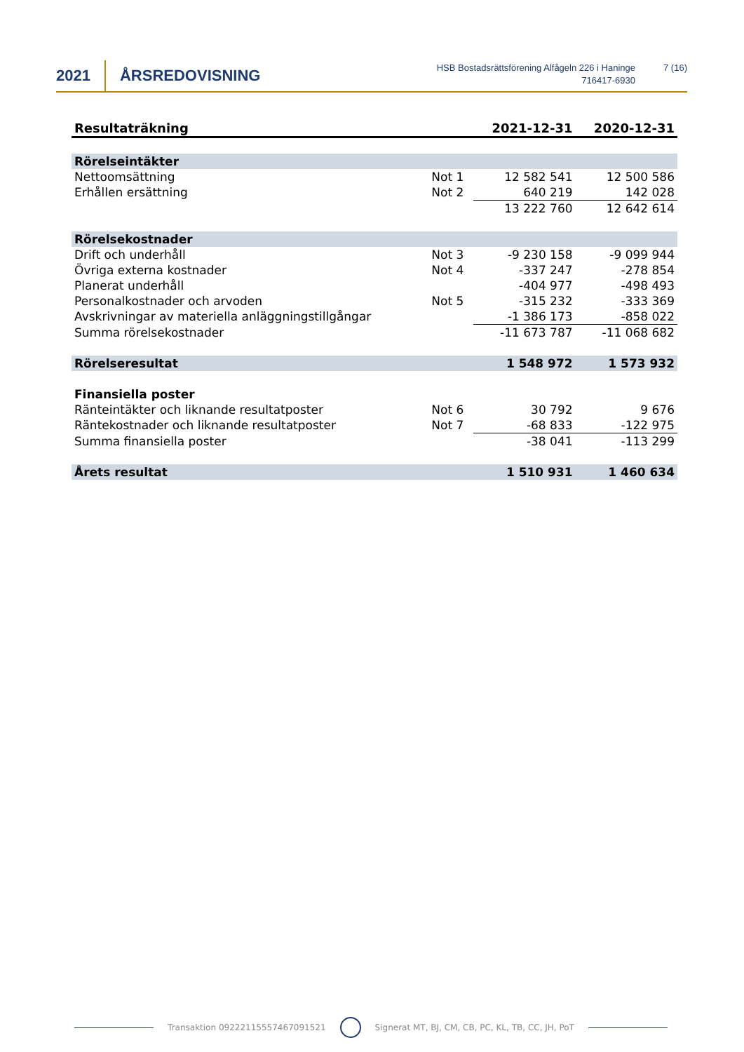2021 ÅRSREDOVISNING
HSB Bostadsrättsförening Alfågeln 226 i Haninge
716417-6930
7 (16)
| Resultaträkning | | 2021-12-31 | 2020-12-31 |
| --- | --- | --- | --- |
| Rörelseintäkter | | | |
| Nettoomsättning | Not 1 | 12 582 541 | 12 500 586 |
| Erhållen ersättning | Not 2 | 640 219 | 142 028 |
| | | 13 222 760 | 12 642 614 |
| Rörelsekostnader | | | |
| Drift och underhåll | Not 3 | -9 230 158 | -9 099 944 |
| Övriga externa kostnader | Not 4 | -337 247 | -278 854 |
| Planerat underhåll | | -404 977 | -498 493 |
| Personalkostnader och arvoden | Not 5 | -315 232 | -333 369 |
| Avskrivningar av materiella anläggningstillgångar | | -1 386 173 | -858 022 |
| Summa rörelsekostnader | | -11 673 787 | -11 068 682 |
| Rörelseresultat | | 1 548 972 | 1 573 932 |
| Finansiella poster | | | |
| Ränteintäkter och liknande resultatposter | Not 6 | 30 792 | 9 676 |
| Räntekostnader och liknande resultatposter | Not 7 | -68 833 | -122 975 |
| Summa finansiella poster | | -38 041 | -113 299 |
| Årets resultat | | 1 510 931 | 1 460 634 |
Transaktion 09222115557467091521 Signerat MT, BJ, CM, CB, PC, KL, TB, CC, JH, PoT